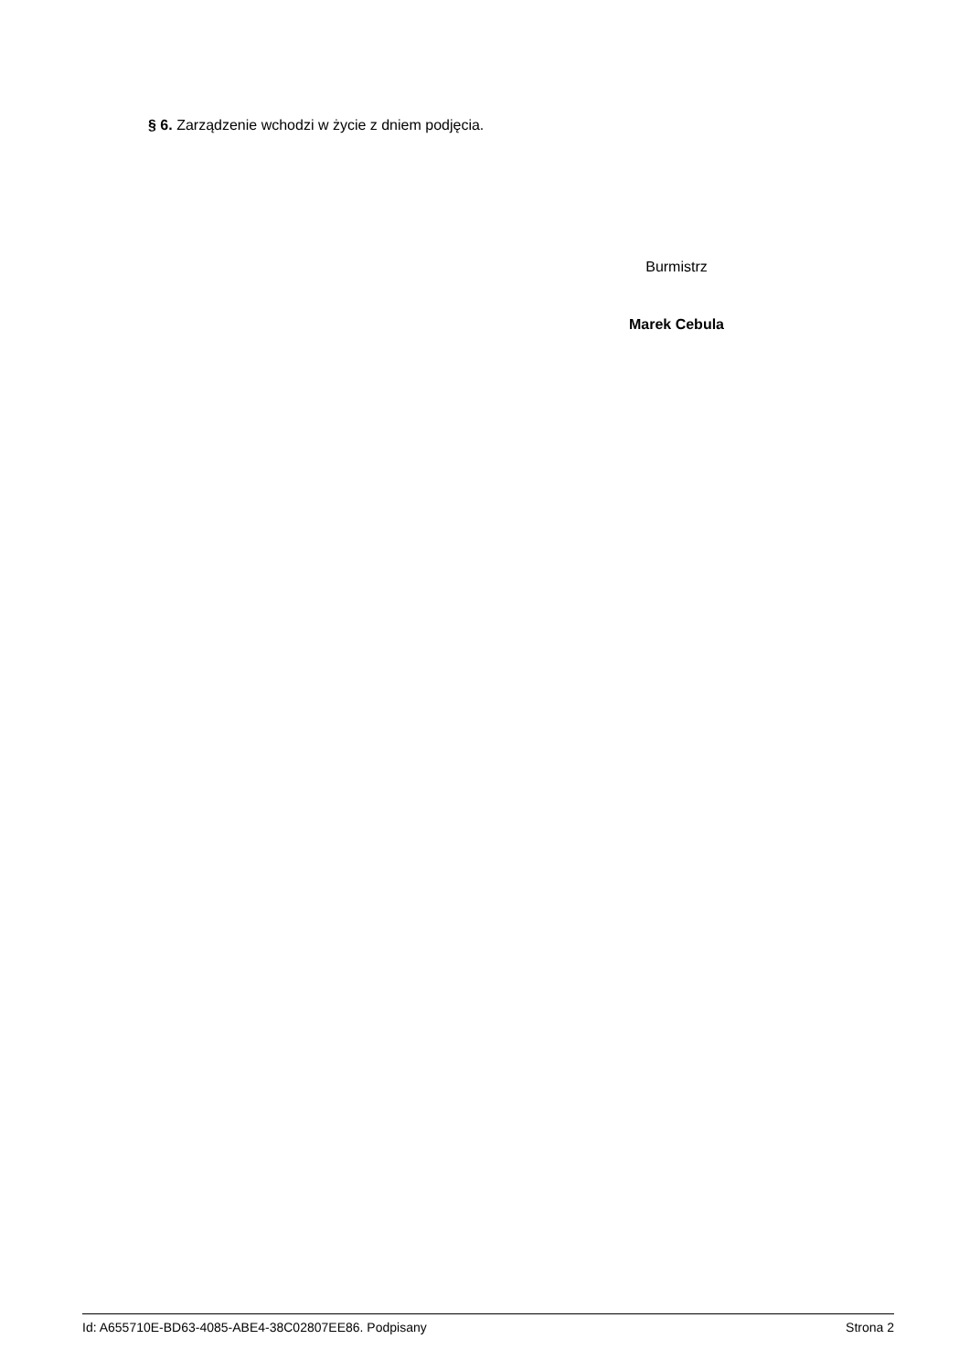§ 6. Zarządzenie wchodzi w życie z dniem podjęcia.
Burmistrz
Marek Cebula
Id: A655710E-BD63-4085-ABE4-38C02807EE86. Podpisany Strona 2